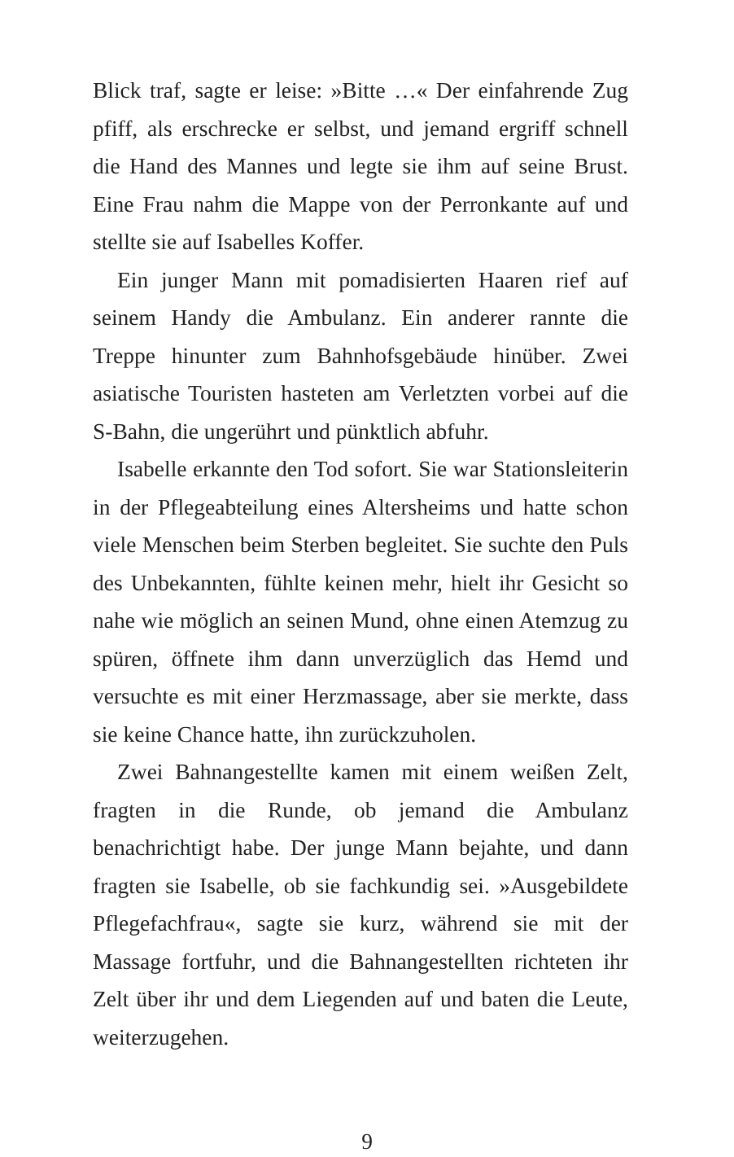Blick traf, sagte er leise: »Bitte …« Der einfahrende Zug pfiff, als erschrecke er selbst, und jemand ergriff schnell die Hand des Mannes und legte sie ihm auf seine Brust. Eine Frau nahm die Mappe von der Perronkante auf und stellte sie auf Isabelles Koffer.
Ein junger Mann mit pomadisierten Haaren rief auf seinem Handy die Ambulanz. Ein anderer rannte die Treppe hinunter zum Bahnhofsgebäude hinüber. Zwei asiatische Touristen hasteten am Verletzten vorbei auf die S-Bahn, die ungerührt und pünktlich abfuhr.
Isabelle erkannte den Tod sofort. Sie war Stationsleiterin in der Pflegeabteilung eines Altersheims und hatte schon viele Menschen beim Sterben begleitet. Sie suchte den Puls des Unbekannten, fühlte keinen mehr, hielt ihr Gesicht so nahe wie möglich an seinen Mund, ohne einen Atemzug zu spüren, öffnete ihm dann unverzüglich das Hemd und versuchte es mit einer Herzmassage, aber sie merkte, dass sie keine Chance hatte, ihn zurückzuholen.
Zwei Bahnangestellte kamen mit einem weißen Zelt, fragten in die Runde, ob jemand die Ambulanz benachrichtigt habe. Der junge Mann bejahte, und dann fragten sie Isabelle, ob sie fachkundig sei. »Ausgebildete Pflegefachfrau«, sagte sie kurz, während sie mit der Massage fortfuhr, und die Bahnangestellten richteten ihr Zelt über ihr und dem Liegenden auf und baten die Leute, weiterzugehen.
9